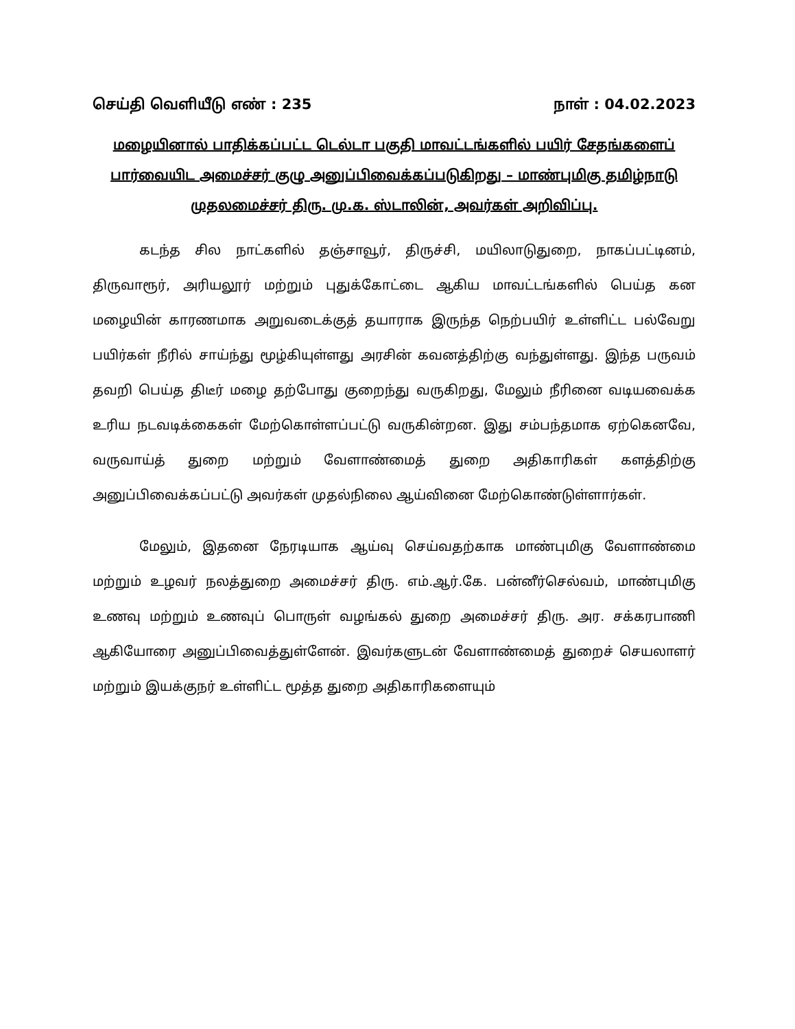செய்தி வெளியீடு எண் : 235 நாள் : 04.02.2023
மழையினால் பாதிக்கப்பட்ட டெல்டா பகுதி மாவட்டங்களில் பயிர் சேதங்களைப் பார்வையிட அமைச்சர் குழு அனுப்பிவைக்கப்படுகிறது – மாண்புமிகு தமிழ்நாடு முதலமைச்சர் திரு. மு.க. ஸ்டாலின், அவர்கள் அறிவிப்பு.
கடந்த சில நாட்களில் தஞ்சாவூர், திருச்சி, மயிலாடுதுறை, நாகப்பட்டினம், திருவாரூர், அரியலூர் மற்றும் புதுக்கோட்டை ஆகிய மாவட்டங்களில் பெய்த கன மழையின் காரணமாக அறுவடைக்குத் தயாராக இருந்த நெற்பயிர் உள்ளிட்ட பல்வேறு பயிர்கள் நீரில் சாய்ந்து மூழ்கியுள்ளது அரசின் கவனத்திற்கு வந்துள்ளது. இந்த பருவம் தவறி பெய்த திடீர் மழை தற்போது குறைந்து வருகிறது, மேலும் நீரினை வடியவைக்க உரிய நடவடிக்கைகள் மேற்கொள்ளப்பட்டு வருகின்றன. இது சம்பந்தமாக ஏற்கெனவே, வருவாய்த் துறை மற்றும் வேளாண்மைத் துறை அதிகாரிகள் களத்திற்கு அனுப்பிவைக்கப்பட்டு அவர்கள் முதல்நிலை ஆய்வினை மேற்கொண்டுள்ளார்கள்.
மேலும், இதனை நேரடியாக ஆய்வு செய்வதற்காக மாண்புமிகு வேளாண்மை மற்றும் உழவர் நலத்துறை அமைச்சர் திரு. எம்.ஆர்.கே. பன்னீர்செல்வம், மாண்புமிகு உணவு மற்றும் உணவுப் பொருள் வழங்கல் துறை அமைச்சர் திரு. அர. சக்கரபாணி ஆகியோரை அனுப்பிவைத்துள்ளேன். இவர்களுடன் வேளாண்மைத் துறைச் செயலாளர் மற்றும் இயக்குநர் உள்ளிட்ட மூத்த துறை அதிகாரிகளையும்